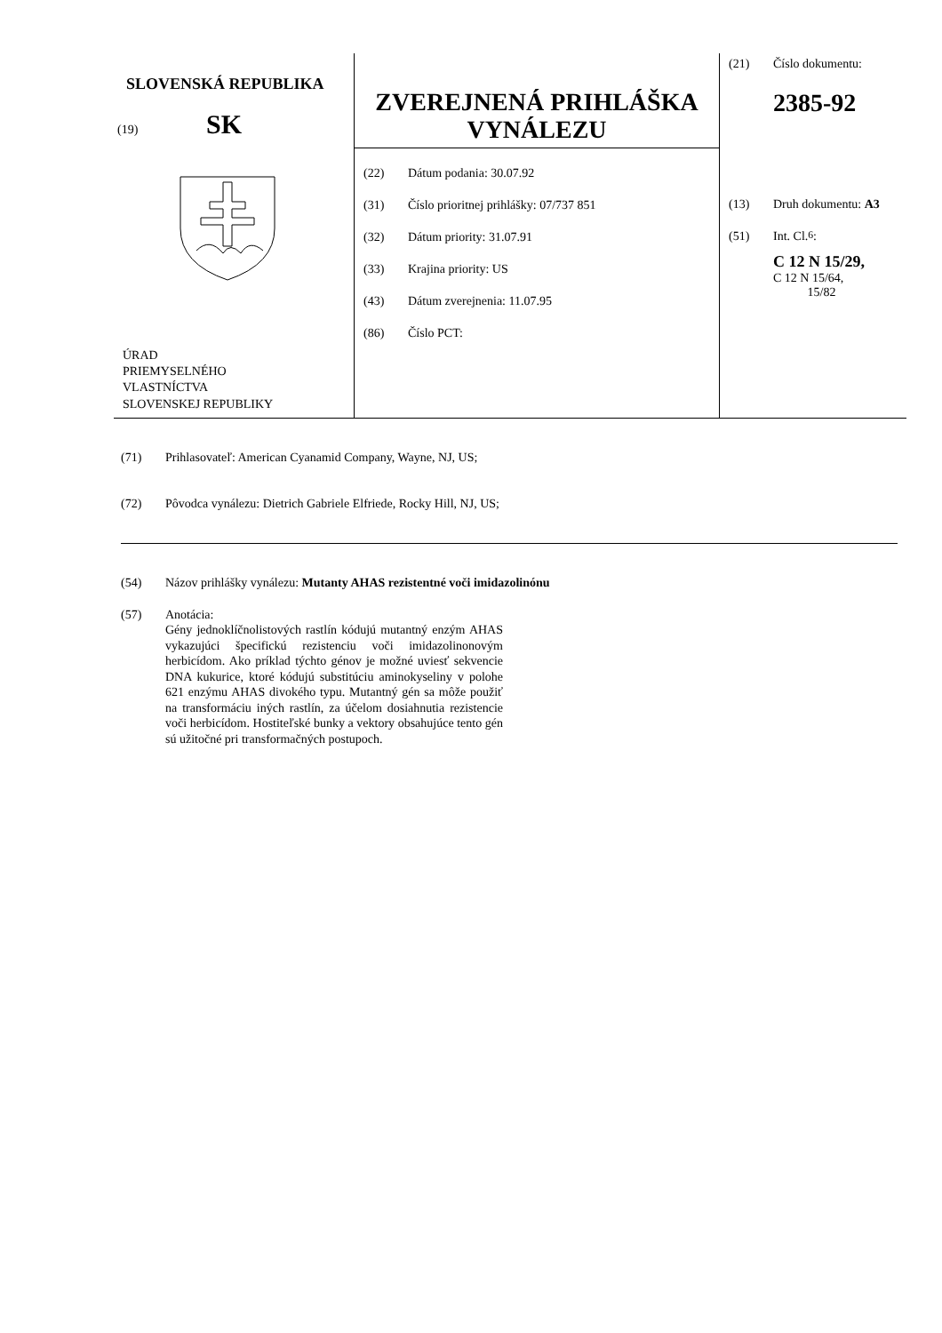SLOVENSKÁ REPUBLIKA
(19) SK
ÚRAD
PRIEMYSELNÉHO
VLASTNÍCTVA
SLOVENSKEJ REPUBLIKY
ZVEREJNENÁ PRIHLÁŠKA
VYNÁLEZU
(22) Dátum podania: 30.07.92
(31) Číslo prioritnej prihlášky: 07/737 851
(32) Dátum priority: 31.07.91
(33) Krajina priority: US
(43) Dátum zverejnenia: 11.07.95
(86) Číslo PCT:
(21) Číslo dokumentu:
2385-92
(13) Druh dokumentu: A3
(51) Int. Cl.<sup>6</sup> :
C 12 N 15/29,
C 12 N 15/64,
15/82
(71) Prihlasovateľ: American Cyanamid Company, Wayne, NJ, US;
(72) Pôvodca vynálezu: Dietrich Gabriele Elfriede, Rocky Hill, NJ, US;
(54) Názov prihlášky vynálezu: Mutanty AHAS rezistentné voči imidazolinónu
(57) Anotácia:
Gény jednoklíčnolistových rastlín kódujú mutantný enzým AHAS vykazujúci špecifickú rezistenciu voči imidazolinonovým herbicídom. Ako príklad týchto génov je možné uviesť sekvencie DNA kukurice, ktoré kódujú substitúciu aminokyseliny v polohe 621 enzýmu AHAS divokého typu. Mutantný gén sa môže použiť na transformáciu iných rastlín, za účelom dosiahnutia rezistencie voči herbicídom. Hostiteľské bunky a vektory obsahujúce tento gén sú užitočné pri transformačných postupoch.